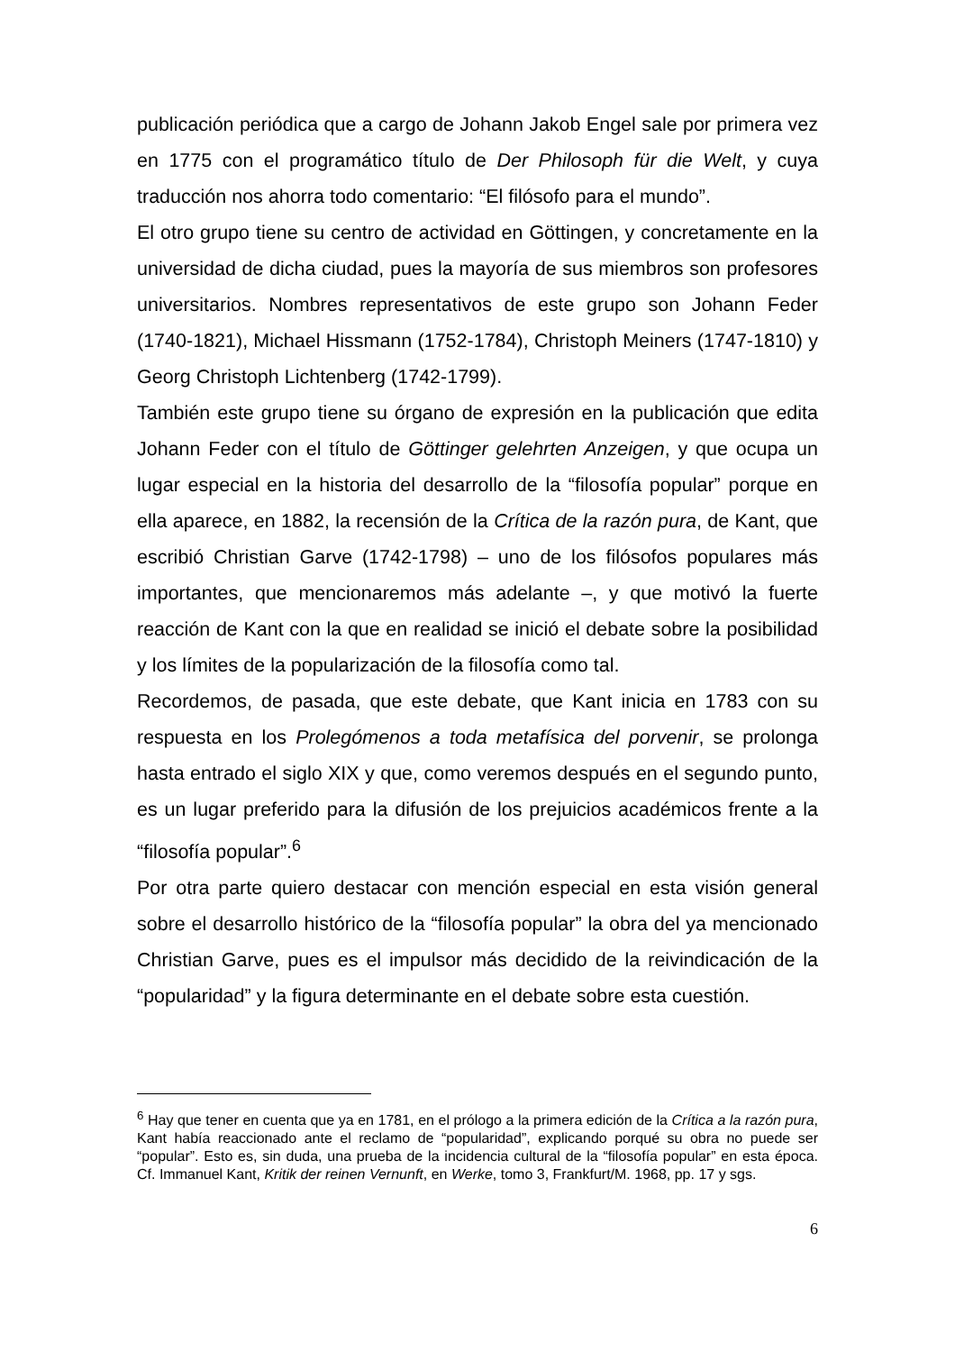publicación periódica que a cargo de Johann Jakob Engel sale por primera vez en 1775 con el programático título de Der Philosoph für die Welt, y cuya traducción nos ahorra todo comentario: “El filósofo para el mundo”.
El otro grupo tiene su centro de actividad en Göttingen, y concretamente en la universidad de dicha ciudad, pues la mayoría de sus miembros son profesores universitarios. Nombres representativos de este grupo son Johann Feder (1740-1821), Michael Hissmann (1752-1784), Christoph Meiners (1747-1810) y Georg Christoph Lichtenberg (1742-1799).
También este grupo tiene su órgano de expresión en la publicación que edita Johann Feder con el título de Göttinger gelehrten Anzeigen, y que ocupa un lugar especial en la historia del desarrollo de la “filosofía popular” porque en ella aparece, en 1882, la recensión de la Crítica de la razón pura, de Kant, que escribió Christian Garve (1742-1798) – uno de los filósofos populares más importantes, que mencionaremos más adelante –, y que motivó la fuerte reacción de Kant con la que en realidad se inició el debate sobre la posibilidad y los límites de la popularización de la filosofía como tal.
Recordemos, de pasada, que este debate, que Kant inicia en 1783 con su respuesta en los Prolegómenos a toda metafísica del porvenir, se prolonga hasta entrado el siglo XIX y que, como veremos después en el segundo punto, es un lugar preferido para la difusión de los prejuicios académicos frente a la “filosofía popular”.<sup>6</sup>
Por otra parte quiero destacar con mención especial en esta visión general sobre el desarrollo histórico de la “filosofía popular” la obra del ya mencionado Christian Garve, pues es el impulsor más decidido de la reivindicación de la “popularidad” y la figura determinante en el debate sobre esta cuestión.
<sup>6</sup> Hay que tener en cuenta que ya en 1781, en el prólogo a la primera edición de la Crítica a la razón pura, Kant había reaccionado ante el reclamo de “popularidad”, explicando porqué su obra no puede ser “popular”. Esto es, sin duda, una prueba de la incidencia cultural de la “filosofía popular” en esta época. Cf. Immanuel Kant, Kritik der reinen Vernunft, en Werke, tomo 3, Frankfurt/M. 1968, pp. 17 y sgs.
6